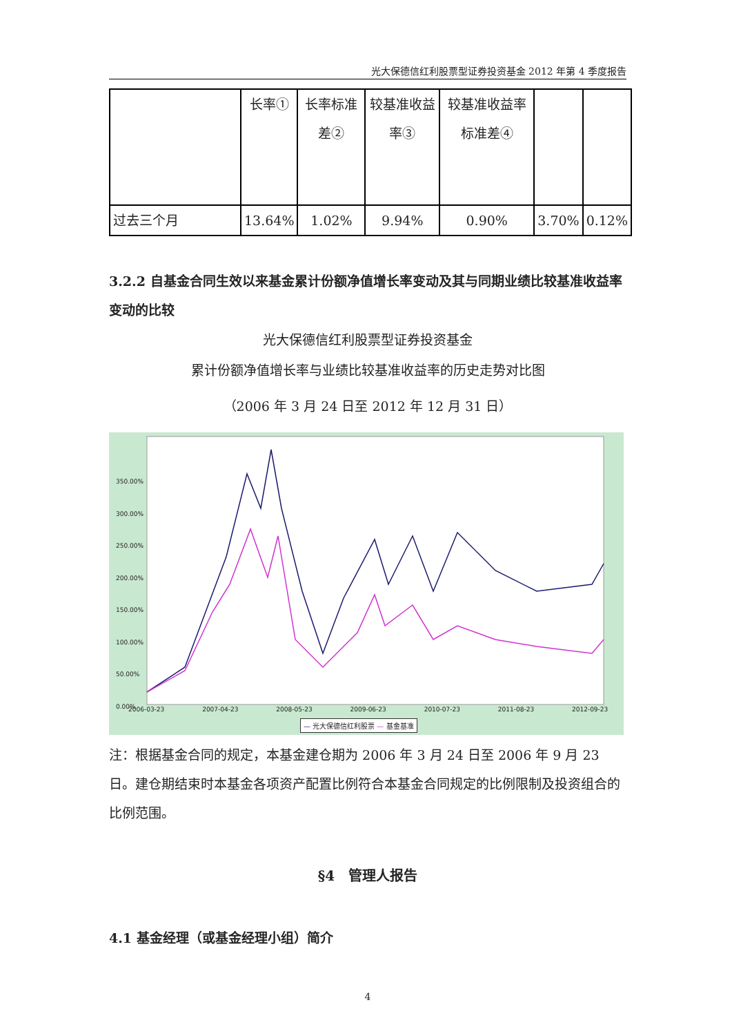光大保德信红利股票型证券投资基金 2012 年第 4 季度报告
| | 长率① | 长率标准差② | 较基准收益率③ | 较基准收益率标准差④ | | |
| 过去三个月 | 13.64% | 1.02% | 9.94% | 0.90% | 3.70% | 0.12% |
3.2.2 自基金合同生效以来基金累计份额净值增长率变动及其与同期业绩比较基准收益率变动的比较
光大保德信红利股票型证券投资基金
累计份额净值增长率与业绩比较基准收益率的历史走势对比图
（2006 年 3 月 24 日至 2012 年 12 月 31 日）
350.00%
300.00%
250.00%
200.00%
150.00%
100.00%
50.00%
0.00%
2006-03-23 2007-04-23 2008-05-23 2009-06-23 2010-07-23 2011-08-23 2012-09-23
— 光大保德信红利股票 — 基金基准
注：根据基金合同的规定，本基金建仓期为 2006 年 3 月 24 日至 2006 年 9 月 23 日。建仓期结束时本基金各项资产配置比例符合本基金合同规定的比例限制及投资组合的比例范围。
§4　管理人报告
4.1 基金经理（或基金经理小组）简介
4